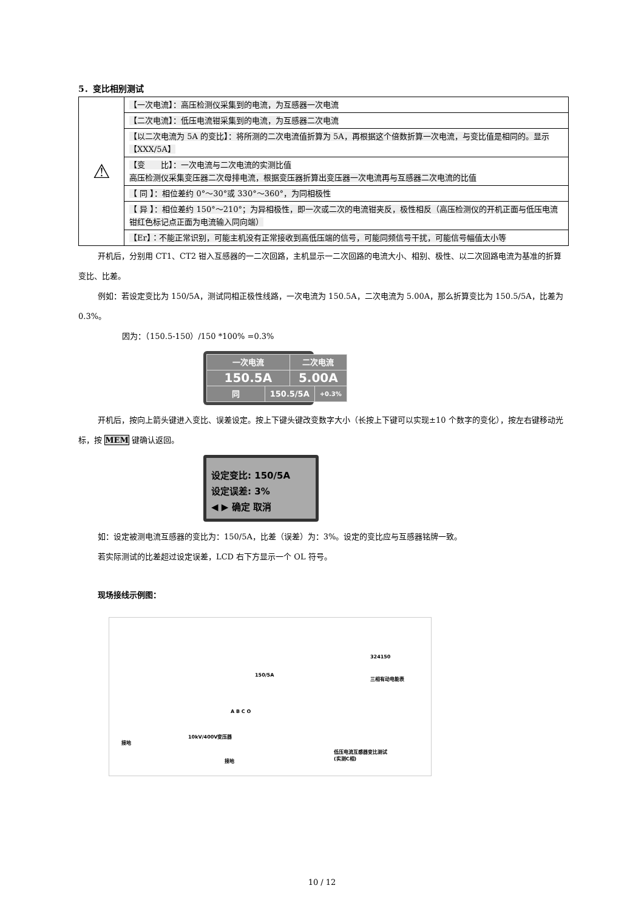5．变比相别测试
| ⚠ | 【一次电流】：高压检测仪采集到的电流，为互感器一次电流 |
| | 【二次电流】：低压电流钳采集到的电流，为互感器二次电流 |
| | 【以二次电流为 5A 的变比】：将所测的二次电流值折算为 5A，再根据这个倍数折算一次电流，与变比值是相同的。显示【XXX/5A】 |
| | 【变 比】：一次电流与二次电流的实测比值 高压检测仪采集变压器二次母排电流，根据变压器折算出变压器一次电流再与互感器二次电流的比值 |
| | 【 同 】：相位差约 0°～30°或 330°～360°，为同相极性 |
| | 【 异 】：相位差约 150°～210°；为异相极性，即一次或二次的电流钳夹反，极性相反（高压检测仪的开机正面与低压电流钳红色标记点正面为电流输入同向端） |
| | 【Er】：不能正常识别，可能主机没有正常接收到高低压端的信号，可能同频信号干扰，可能信号幅值太小等 |
开机后，分别用 CT1、CT2 钳入互感器的一二次回路，主机显示一二次回路的电流大小、相别、极性、以二次回路电流为基准的折算变比、比差。
例如：若设定变比为 150/5A，测试同相正极性线路，一次电流为 150.5A，二次电流为 5.00A，那么折算变比为 150.5/5A，比差为 0.3%。
因为：（150.5-150）/150 *100% =0.3%
| 一次电流 | | 二次电流 | |
| 150.5A | | 5.00A | |
| 同 | 150.5/5A | | +0.3% |
开机后，按向上箭头键进入变比、误差设定。按上下键头键改变数字大小（长按上下键可以实现±10 个数字的变化），按左右键移动光标，按 MEM 键确认返回。
设定变比: 150/5A
设定误差: 3%
◀ ▶ 确定 取消
如：设定被测电流互感器的变比为：150/5A，比差（误差）为：3%。设定的变比应与互感器铭牌一致。
若实际测试的比差超过设定误差，LCD 右下方显示一个 OL 符号。
现场接线示例图：
324150
三相有动电能表
150/5A
A B C O
接地
10kV/400V变压器
接地
低压电流互感器变比测试
(实测C相)
10 / 12